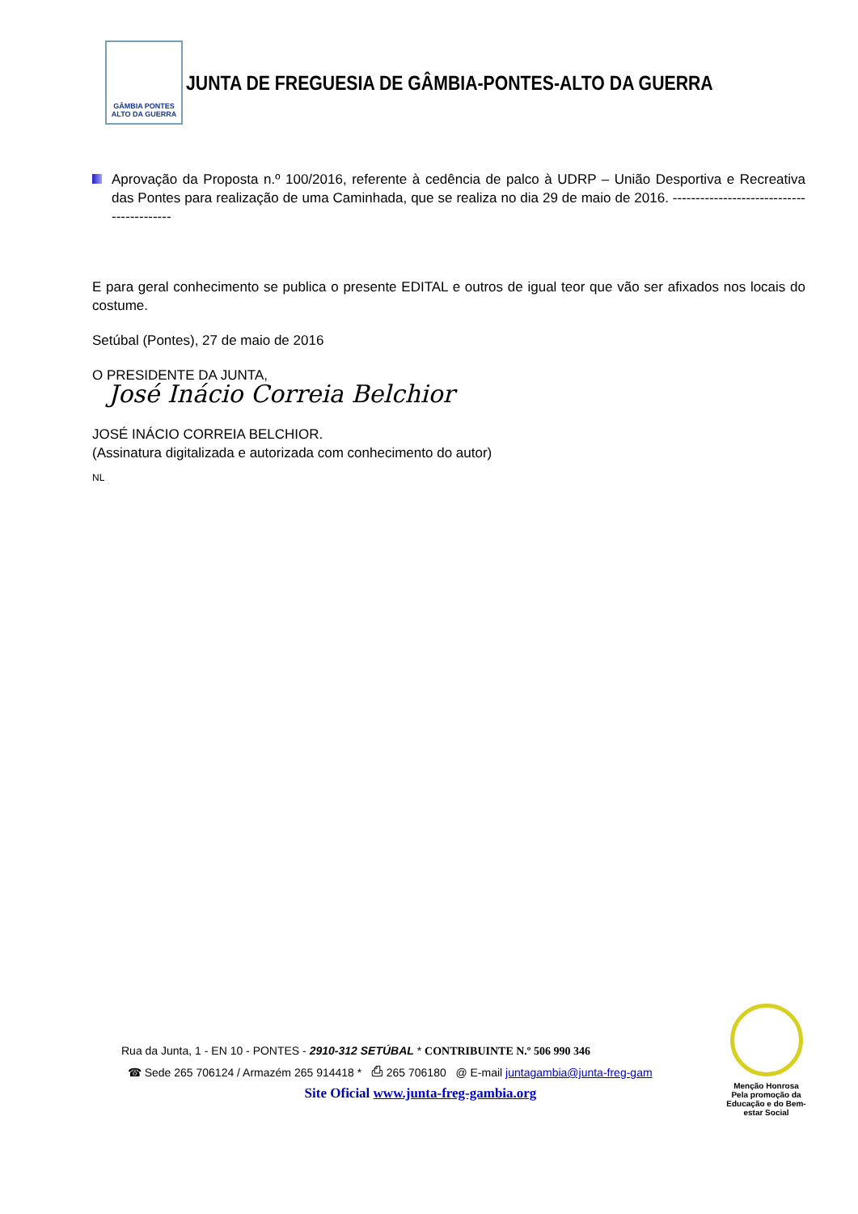GÂMBIA PONTES
ALTO DA GUERRA
JUNTA DE FREGUESIA DE GÂMBIA-PONTES-ALTO DA GUERRA
Aprovação da Proposta n.º 100/2016, referente à cedência de palco à UDRP – União Desportiva e Recreativa das Pontes para realização de uma Caminhada, que se realiza no dia 29 de maio de 2016. ------------------------------------------
E para geral conhecimento se publica o presente EDITAL e outros de igual teor que vão ser afixados nos locais do costume.
Setúbal (Pontes), 27 de maio de 2016
O PRESIDENTE DA JUNTA,
José Inácio Correia Belchior
JOSÉ INÁCIO CORREIA BELCHIOR.
(Assinatura digitalizada e autorizada com conhecimento do autor)
NL
Rua da Junta, 1 - EN 10 - PONTES - 2910-312 SETÚBAL * CONTRIBUINTE N.º 506 990 346
☎ Sede 265 706124 / Armazém 265 914418 * ⎙ 265 706180 @ E-mail juntagambia@junta-freg-gam
Site Oficial www.junta-freg-gambia.org
Menção Honrosa
Pela promoção da Educação e do Bem-estar Social